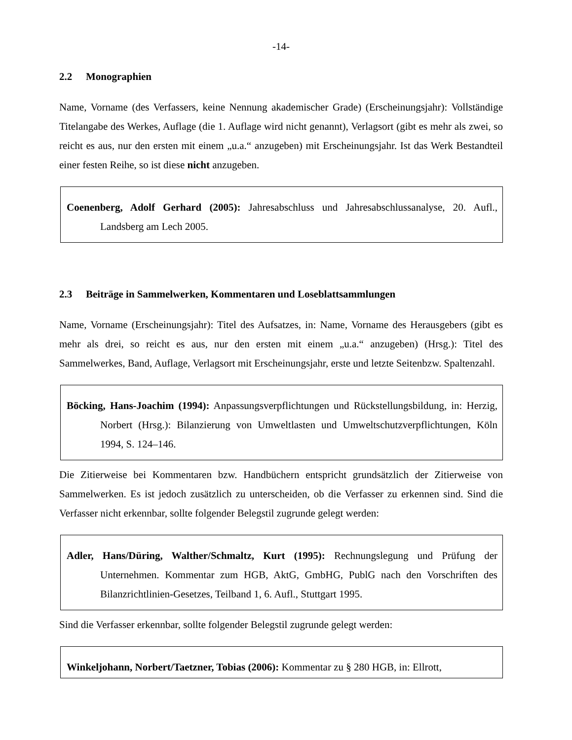-14-
2.2 Monographien
Name, Vorname (des Verfassers, keine Nennung akademischer Grade) (Erscheinungsjahr): Vollständige Titelangabe des Werkes, Auflage (die 1. Auflage wird nicht genannt), Verlagsort (gibt es mehr als zwei, so reicht es aus, nur den ersten mit einem „u.a.“ anzugeben) mit Erscheinungsjahr. Ist das Werk Bestandteil einer festen Reihe, so ist diese nicht anzugeben.
Coenenberg, Adolf Gerhard (2005): Jahresabschluss und Jahresabschlussanalyse, 20. Aufl., Landsberg am Lech 2005.
2.3 Beiträge in Sammelwerken, Kommentaren und Loseblattsammlungen
Name, Vorname (Erscheinungsjahr): Titel des Aufsatzes, in: Name, Vorname des Herausgebers (gibt es mehr als drei, so reicht es aus, nur den ersten mit einem „u.a.“ anzugeben) (Hrsg.): Titel des Sammelwerkes, Band, Auflage, Verlagsort mit Erscheinungsjahr, erste und letzte Seitenbzw. Spaltenzahl.
Böcking, Hans-Joachim (1994): Anpassungsverpflichtungen und Rückstellungsbildung, in: Herzig, Norbert (Hrsg.): Bilanzierung von Umweltlasten und Umweltschutzverpflichtungen, Köln 1994, S. 124–146.
Die Zitierweise bei Kommentaren bzw. Handbüchern entspricht grundsätzlich der Zitierweise von Sammelwerken. Es ist jedoch zusätzlich zu unterscheiden, ob die Verfasser zu erkennen sind. Sind die Verfasser nicht erkennbar, sollte folgender Belegstil zugrunde gelegt werden:
Adler, Hans/Düring, Walther/Schmaltz, Kurt (1995): Rechnungslegung und Prüfung der Unternehmen. Kommentar zum HGB, AktG, GmbHG, PublG nach den Vorschriften des Bilanzrichtlinien-Gesetzes, Teilband 1, 6. Aufl., Stuttgart 1995.
Sind die Verfasser erkennbar, sollte folgender Belegstil zugrunde gelegt werden:
Winkeljohann, Norbert/Taetzner, Tobias (2006): Kommentar zu § 280 HGB, in: Ellrott,